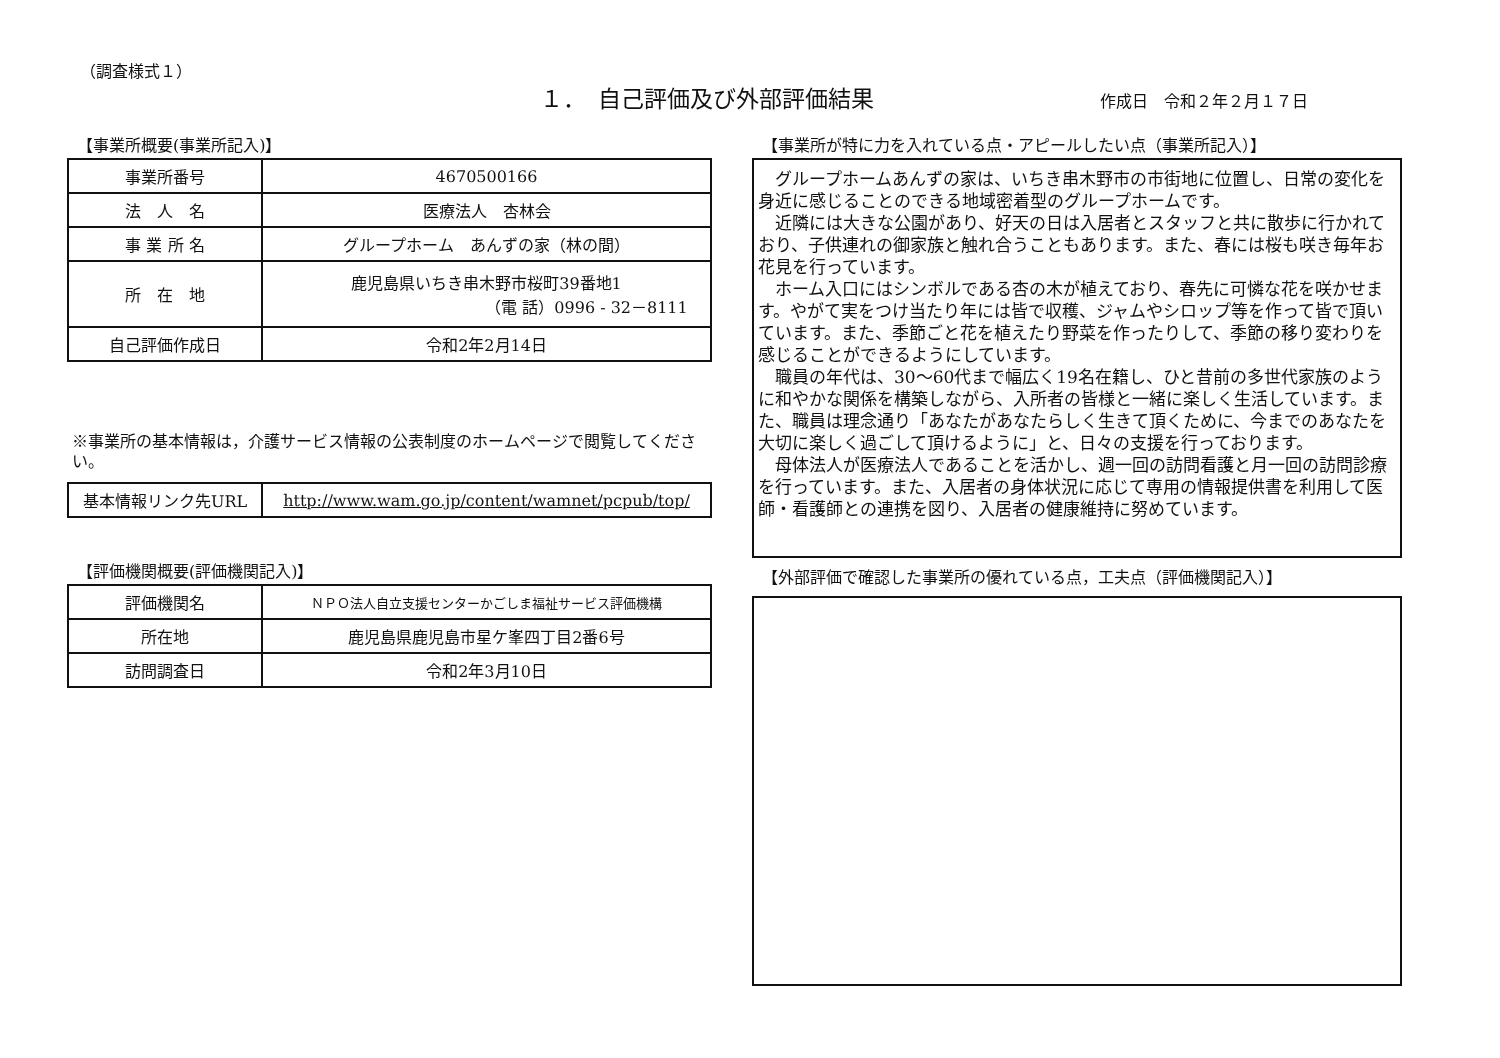（調査様式１）
１．　自己評価及び外部評価結果
作成日　令和２年２月１７日
【事業所概要(事業所記入)】
| 事業所番号 | 4670500166 |
| 法 人 名 | 医療法人 杏林会 |
| 事 業 所 名 | グループホーム あんずの家（林の間） |
| 所 在 地 | 鹿児島県いちき串木野市桜町39番地1 （電 話）0996 - 32－8111 |
| 自己評価作成日 | 令和2年2月14日 |
※事業所の基本情報は，介護サービス情報の公表制度のホームページで閲覧してください。
| 基本情報リンク先URL | http://www.wam.go.jp/content/wamnet/pcpub/top/ |
【評価機関概要(評価機関記入)】
| 評価機関名 | ＮＰＯ法人自立支援センターかごしま福祉サービス評価機構 |
| 所在地 | 鹿児島県鹿児島市星ケ峯四丁目2番6号 |
| 訪問調査日 | 令和2年3月10日 |
【事業所が特に力を入れている点・アピールしたい点（事業所記入）】
グループホームあんずの家は、いちき串木野市の市街地に位置し、日常の変化を身近に感じることのできる地域密着型のグループホームです。
近隣には大きな公園があり、好天の日は入居者とスタッフと共に散歩に行かれており、子供連れの御家族と触れ合うこともあります。また、春には桜も咲き毎年お花見を行っています。
ホーム入口にはシンボルである杏の木が植えており、春先に可憐な花を咲かせます。やがて実をつけ当たり年には皆で収穫、ジャムやシロップ等を作って皆で頂いています。また、季節ごと花を植えたり野菜を作ったりして、季節の移り変わりを感じることができるようにしています。
職員の年代は、30～60代まで幅広く19名在籍し、ひと昔前の多世代家族のように和やかな関係を構築しながら、入所者の皆様と一緒に楽しく生活しています。また、職員は理念通り「あなたがあなたらしく生きて頂くために、今までのあなたを大切に楽しく過ごして頂けるように」と、日々の支援を行っております。
母体法人が医療法人であることを活かし、週一回の訪問看護と月一回の訪問診療を行っています。また、入居者の身体状況に応じて専用の情報提供書を利用して医師・看護師との連携を図り、入居者の健康維持に努めています。
【外部評価で確認した事業所の優れている点，工夫点（評価機関記入）】